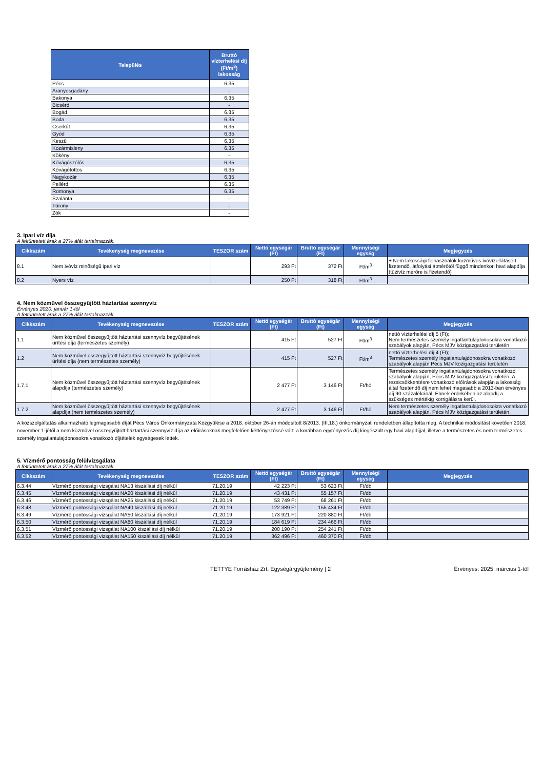| Település | Bruttó vízterhelési díj (Ft/m<sup>3</sup>) lakosság |
| --- | --- |
| Pécs | 6,35 |
| Aranyosgadány | - |
| Bakonya | 6,35 |
| Bicsérd | - |
| Bogád | 6,35 |
| Boda | 6,35 |
| Cserkút | 6,35 |
| Gyód | 6,35 |
| Keszü | 6,35 |
| Kozármisleny | 6,35 |
| Kökény | - |
| Kővágószőlős | 6,35 |
| Kővágótöttös | 6,35 |
| Nagykozár | 6,35 |
| Pellérd | 6,35 |
| Romonya | 6,35 |
| Szalánta | - |
| Túrony | - |
| Zók | - |
3. Ipari víz díja
A feltüntetett árak a 27% áfát tartalmazzák.
| Cikkszám | Tevékenység megnevezése | TESZOR szám | Nettó egységár (Ft) | Bruttó egységár (Ft) | Mennyiségi egység | Megjegyzés |
| --- | --- | --- | --- | --- | --- | --- |
| 8.1 | Nem ivóvíz minőségű ipari víz | | 293 Ft | 372 Ft | Ft/m<sup>3</sup> | + Nem lakossági felhasználók közműves ivóvízellátásért fizetendő, átfolyási átmérőtől függő mindenkori havi alapdíja (tűzivíz mérőre is fizetendő) |
| 8.2 | Nyers víz | | 250 Ft | 318 Ft | Ft/m<sup>3</sup> | |
4. Nem közművel összegyűjtött háztartási szennyvíz
Érvényes 2020. január 1-től
A feltüntetett árak a 27% áfát tartalmazzák.
| Cikkszám | Tevékenység megnevezése | TESZOR szám | Nettó egységár (Ft) | Bruttó egységár (Ft) | Mennyiségi egység | Megjegyzés |
| --- | --- | --- | --- | --- | --- | --- |
| 1.1 | Nem közművel összegyűjtött háztartási szennyvíz begyűjtésének ürítési díja (természetes személy) | | 415 Ft | 527 Ft | Ft/m<sup>3</sup> | nettó vízterhelési díj 5 (Ft); Nem természetes személy ingatlantulajdonosokra vonatkozó szabályok alapján, Pécs MJV közigazgatási területén |
| 1.2 | Nem közművel összegyűjtött háztartási szennyvíz begyűjtésének ürítési díja (nem természetes személy) | | 415 Ft | 527 Ft | Ft/m<sup>3</sup> | nettó vízterhelési díj 4 (Ft); Természetes személy ingatlantulajdonosokra vonatkozó szabályok alapján Pécs MJV közigazgatási területén |
| 1.7.1 | Nem közművel összegyűjtött háztartási szennyvíz begyűjtésének alapdíja (természetes személy) | | 2 477 Ft | 3 146 Ft | Ft/hó | Természetes személy ingatlantulajdonosokra vonatkozó szabályok alapján, Pécs MJV közigazgatási területén. A rezsicsökkentésre vonatkozó előírások alapján a lakosság által fizetendő díj nem lehet magasabb a 2013-ban érvényes díj 90 százalékánál. Ennek érdekében az alapdíj a szükséges mértékig korrigálásra kerül. |
| 1.7.2 | Nem közművel összegyűjtött háztartási szennyvíz begyűjtésének alapdíja (nem természetes személy) | | 2 477 Ft | 3 146 Ft | Ft/hó | Nem természetes személy ingatlantulajdonosokra vonatkozó szabályok alapján, Pécs MJV közigazgatási területén. |
A közszolgáltatás alkalmazható legmagasabb díját Pécs Város Önkormányzata Közgyűlése a 2018. október 26-án módosított 8/2013. (III.18.) önkormányzati rendeletben állapította meg. A technikai módosítást követően 2018. november 1-jétől a nem közművel összegyűjtött háztartási szennyvíz díja az előírásoknak megfelelően kéttényezőssé vált: a korábban egytényezős díj kiegészült egy havi alapdíjjal, illetve a természetes és nem természetes személy ingatlantulajdonosokra vonatkozó díjtételek egységesek lettek.
5. Vízmérő pontosság felülvizsgálata
A feltüntetett árak a 27% áfát tartalmazzák.
| Cikkszám | Tevékenység megnevezése | TESZOR szám | Nettó egységár (Ft) | Bruttó egységár (Ft) | Mennyiségi egység | Megjegyzés |
| --- | --- | --- | --- | --- | --- | --- |
| 6.3.44 | Vízmérő pontossági vizsgálat NA13 kiszállási díj nélkül | 71.20.19 | 42 223 Ft | 53 623 Ft | Ft/db | |
| 6.3.45 | Vízmérő pontossági vizsgálat NA20 kiszállási díj nélkül | 71.20.19 | 43 431 Ft | 55 157 Ft | Ft/db | |
| 6.3.46 | Vízmérő pontossági vizsgálat NA25 kiszállási díj nélkül | 71.20.19 | 53 749 Ft | 68 261 Ft | Ft/db | |
| 6.3.48 | Vízmérő pontossági vizsgálat NA40 kiszállási díj nélkül | 71.20.19 | 122 389 Ft | 155 434 Ft | Ft/db | |
| 6.3.49 | Vízmérő pontossági vizsgálat NA50 kiszállási díj nélkül | 71.20.19 | 173 921 Ft | 220 880 Ft | Ft/db | |
| 6.3.50 | Vízmérő pontossági vizsgálat NA80 kiszállási díj nélkül | 71.20.19 | 184 619 Ft | 234 466 Ft | Ft/db | |
| 6.3.51 | Vízmérő pontossági vizsgálat NA100 kiszállási díj nélkül | 71.20.19 | 200 190 Ft | 254 241 Ft | Ft/db | |
| 6.3.52 | Vízmérő pontossági vizsgálat NA150 kiszállási díj nélkül | 71.20.19 | 362 496 Ft | 460 370 Ft | Ft/db | |
TETTYE Forrásház Zrt. Egységárgyűjtemény | 2
Érvényes: 2025. március 1-től